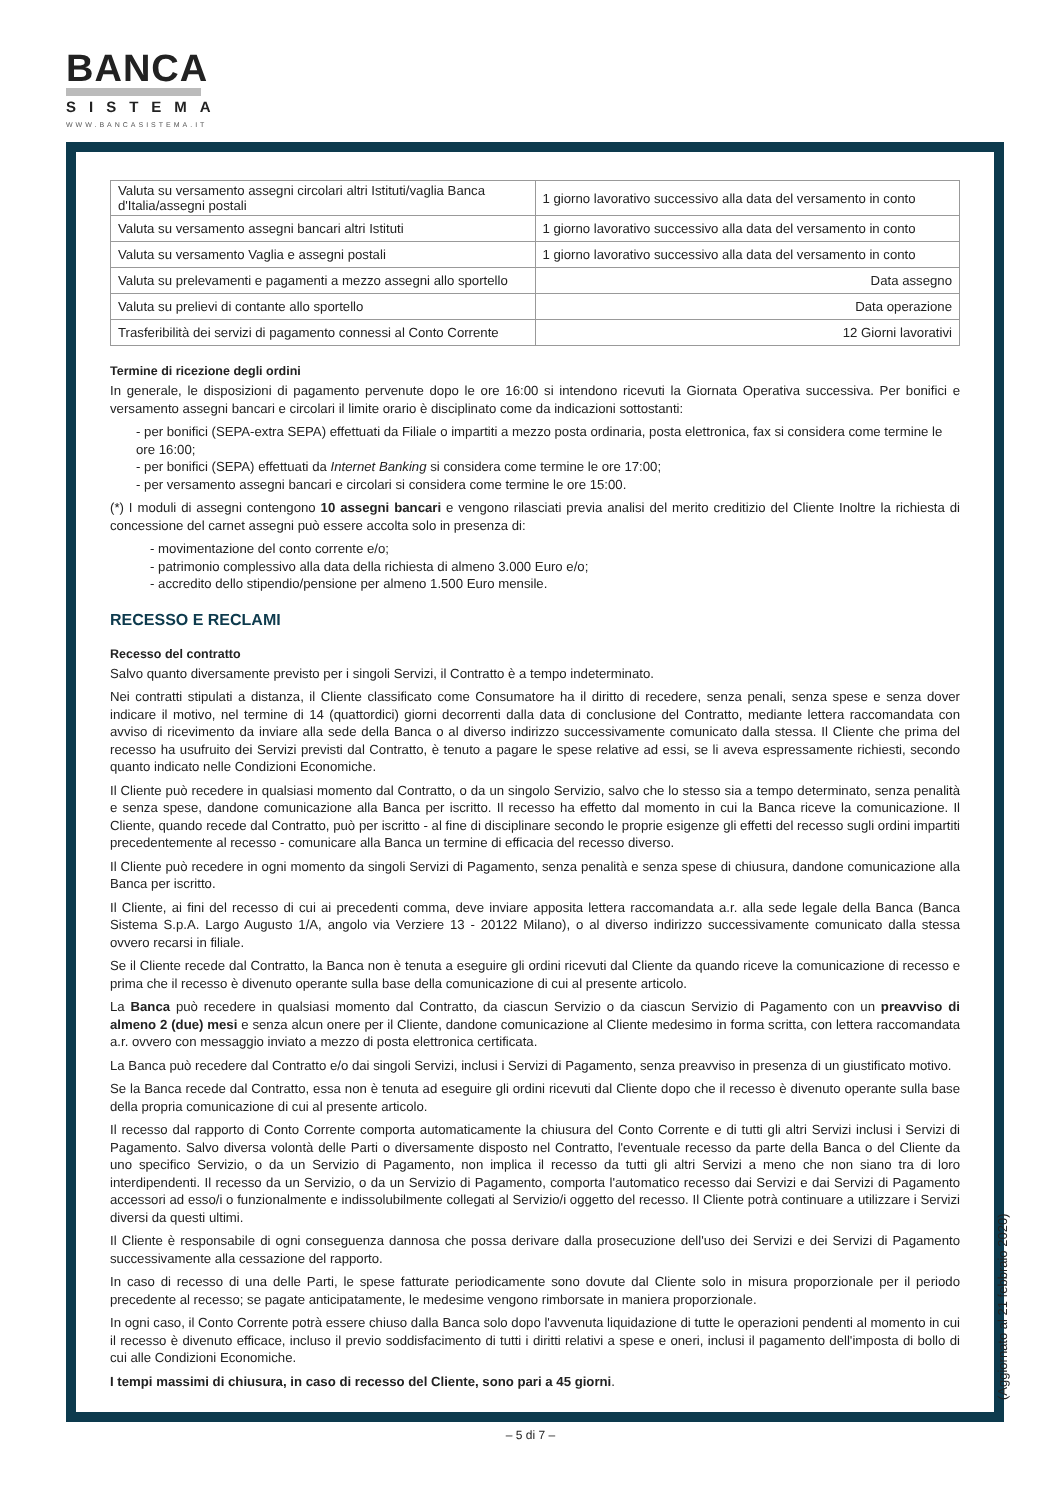BANCA
SISTEMA
WWW.BANCASISTEMA.IT
| Valuta su versamento assegni circolari altri Istituti/vaglia Banca d'Italia/assegni postali | 1 giorno lavorativo successivo alla data del versamento in conto |
| Valuta su versamento assegni bancari altri Istituti | 1 giorno lavorativo successivo alla data del versamento in conto |
| Valuta su versamento Vaglia e assegni postali | 1 giorno lavorativo successivo alla data del versamento in conto |
| Valuta su prelevamenti e pagamenti a mezzo assegni allo sportello | Data assegno |
| Valuta su prelievi di contante allo sportello | Data operazione |
| Trasferibilità dei servizi di pagamento connessi al Conto Corrente | 12 Giorni lavorativi |
Termine di ricezione degli ordini
In generale, le disposizioni di pagamento pervenute dopo le ore 16:00 si intendono ricevuti la Giornata Operativa successiva. Per bonifici e versamento assegni bancari e circolari il limite orario è disciplinato come da indicazioni sottostanti:
- per bonifici (SEPA-extra SEPA) effettuati da Filiale o impartiti a mezzo posta ordinaria, posta elettronica, fax si considera come termine le ore 16:00;
- per bonifici (SEPA) effettuati da Internet Banking si considera come termine le ore 17:00;
- per versamento assegni bancari e circolari si considera come termine le ore 15:00.
(*) I moduli di assegni contengono 10 assegni bancari e vengono rilasciati previa analisi del merito creditizio del Cliente Inoltre la richiesta di concessione del carnet assegni può essere accolta solo in presenza di:
- movimentazione del conto corrente e/o;
- patrimonio complessivo alla data della richiesta di almeno 3.000 Euro e/o;
- accredito dello stipendio/pensione per almeno 1.500 Euro mensile.
RECESSO E RECLAMI
Recesso del contratto
Salvo quanto diversamente previsto per i singoli Servizi, il Contratto è a tempo indeterminato.
Nei contratti stipulati a distanza, il Cliente classificato come Consumatore ha il diritto di recedere, senza penali, senza spese e senza dover indicare il motivo, nel termine di 14 (quattordici) giorni decorrenti dalla data di conclusione del Contratto, mediante lettera raccomandata con avviso di ricevimento da inviare alla sede della Banca o al diverso indirizzo successivamente comunicato dalla stessa. Il Cliente che prima del recesso ha usufruito dei Servizi previsti dal Contratto, è tenuto a pagare le spese relative ad essi, se li aveva espressamente richiesti, secondo quanto indicato nelle Condizioni Economiche.
Il Cliente può recedere in qualsiasi momento dal Contratto, o da un singolo Servizio, salvo che lo stesso sia a tempo determinato, senza penalità e senza spese, dandone comunicazione alla Banca per iscritto. Il recesso ha effetto dal momento in cui la Banca riceve la comunicazione. Il Cliente, quando recede dal Contratto, può per iscritto - al fine di disciplinare secondo le proprie esigenze gli effetti del recesso sugli ordini impartiti precedentemente al recesso - comunicare alla Banca un termine di efficacia del recesso diverso.
Il Cliente può recedere in ogni momento da singoli Servizi di Pagamento, senza penalità e senza spese di chiusura, dandone comunicazione alla Banca per iscritto.
Il Cliente, ai fini del recesso di cui ai precedenti comma, deve inviare apposita lettera raccomandata a.r. alla sede legale della Banca (Banca Sistema S.p.A. Largo Augusto 1/A, angolo via Verziere 13 - 20122 Milano), o al diverso indirizzo successivamente comunicato dalla stessa ovvero recarsi in filiale.
Se il Cliente recede dal Contratto, la Banca non è tenuta a eseguire gli ordini ricevuti dal Cliente da quando riceve la comunicazione di recesso e prima che il recesso è divenuto operante sulla base della comunicazione di cui al presente articolo.
La Banca può recedere in qualsiasi momento dal Contratto, da ciascun Servizio o da ciascun Servizio di Pagamento con un preavviso di almeno 2 (due) mesi e senza alcun onere per il Cliente, dandone comunicazione al Cliente medesimo in forma scritta, con lettera raccomandata a.r. ovvero con messaggio inviato a mezzo di posta elettronica certificata.
La Banca può recedere dal Contratto e/o dai singoli Servizi, inclusi i Servizi di Pagamento, senza preavviso in presenza di un giustificato motivo.
Se la Banca recede dal Contratto, essa non è tenuta ad eseguire gli ordini ricevuti dal Cliente dopo che il recesso è divenuto operante sulla base della propria comunicazione di cui al presente articolo.
Il recesso dal rapporto di Conto Corrente comporta automaticamente la chiusura del Conto Corrente e di tutti gli altri Servizi inclusi i Servizi di Pagamento. Salvo diversa volontà delle Parti o diversamente disposto nel Contratto, l'eventuale recesso da parte della Banca o del Cliente da uno specifico Servizio, o da un Servizio di Pagamento, non implica il recesso da tutti gli altri Servizi a meno che non siano tra di loro interdipendenti. Il recesso da un Servizio, o da un Servizio di Pagamento, comporta l'automatico recesso dai Servizi e dai Servizi di Pagamento accessori ad esso/i o funzionalmente e indissolubilmente collegati al Servizio/i oggetto del recesso. Il Cliente potrà continuare a utilizzare i Servizi diversi da questi ultimi.
Il Cliente è responsabile di ogni conseguenza dannosa che possa derivare dalla prosecuzione dell'uso dei Servizi e dei Servizi di Pagamento successivamente alla cessazione del rapporto.
In caso di recesso di una delle Parti, le spese fatturate periodicamente sono dovute dal Cliente solo in misura proporzionale per il periodo precedente al recesso; se pagate anticipatamente, le medesime vengono rimborsate in maniera proporzionale.
In ogni caso, il Conto Corrente potrà essere chiuso dalla Banca solo dopo l'avvenuta liquidazione di tutte le operazioni pendenti al momento in cui il recesso è divenuto efficace, incluso il previo soddisfacimento di tutti i diritti relativi a spese e oneri, inclusi il pagamento dell'imposta di bollo di cui alle Condizioni Economiche.
I tempi massimi di chiusura, in caso di recesso del Cliente, sono pari a 45 giorni.
(Aggiornato al 21 febbraio 2020)
– 5 di 7 –